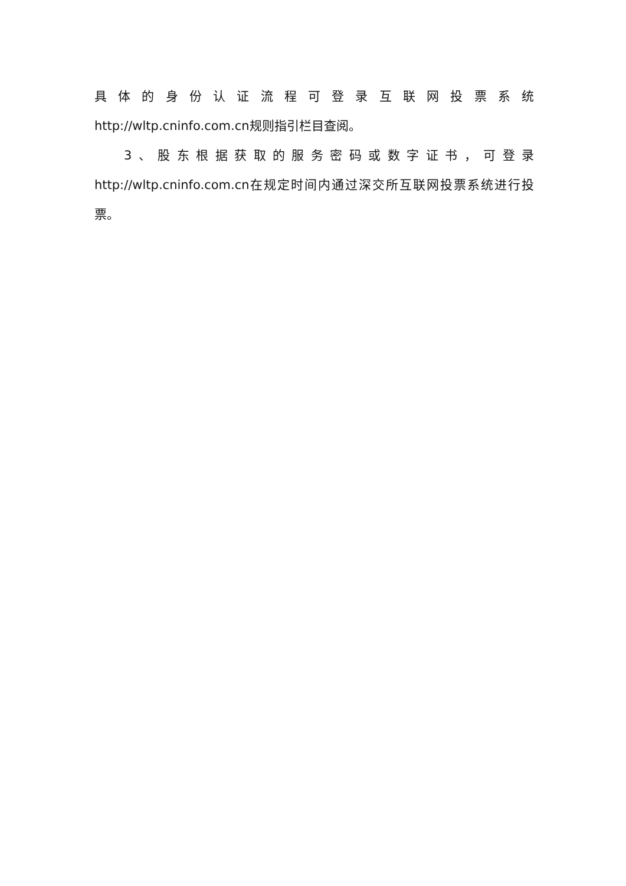具 体 的 身 份 认 证 流 程 可 登 录 互 联 网 投 票 系 统
http://wltp.cninfo.com.cn规则指引栏目查阅。
3、股东根据获取的服务密码或数字证书，可登录
http://wltp.cninfo.com.cn在规定时间内通过深交所互联网投票系统进行投票。